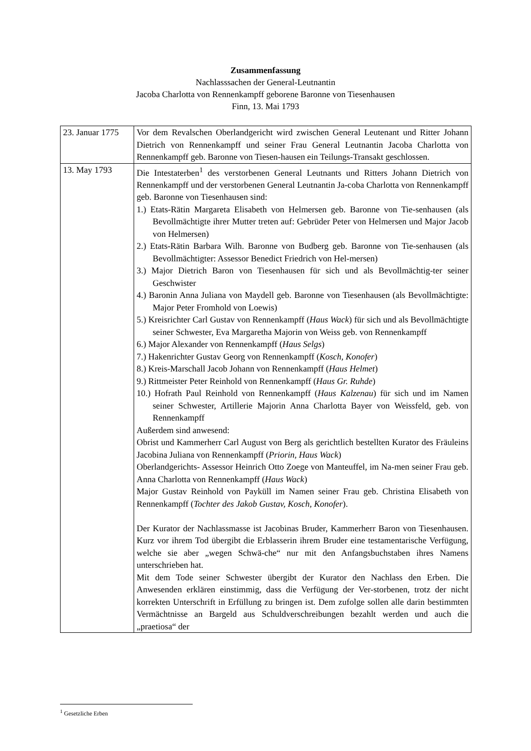Zusammenfassung
Nachlasssachen der General-Leutnantin
Jacoba Charlotta von Rennenkampff geborene Baronne von Tiesenhausen
Finn, 13. Mai 1793
| 23. Januar 1775 | Vor dem Revalschen Oberlandgericht wird zwischen General Leutenant und Ritter Johann Dietrich von Rennenkampff und seiner Frau General Leutnantin Jacoba Charlotta von Rennenkampff geb. Baronne von Tiesen-hausen ein Teilungs-Transakt geschlossen. |
| 13. May 1793 | Die Intestaterben<sup>1</sup> des verstorbenen General Leutnants und Ritters Johann Dietrich von Rennenkampff und der verstorbenen General Leutnantin Ja-coba Charlotta von Rennenkampff geb. Baronne von Tiesenhausen sind: 1.) Etats-Rätin Margareta Elisabeth von Helmersen geb. Baronne von Tie-senhausen (als Bevollmächtigte ihrer Mutter treten auf: Gebrüder Peter von Helmersen und Major Jacob von Helmersen) 2.) Etats-Rätin Barbara Wilh. Baronne von Budberg geb. Baronne von Tie-senhausen (als Bevollmächtigter: Assessor Benedict Friedrich von Hel-mersen) 3.) Major Dietrich Baron von Tiesenhausen für sich und als Bevollmächtig-ter seiner Geschwister 4.) Baronin Anna Juliana von Maydell geb. Baronne von Tiesenhausen (als Bevollmächtigte: Major Peter Fromhold von Loewis) 5.) Kreisrichter Carl Gustav von Rennenkampff ( Haus Wack ) für sich und als Bevollmächtigte seiner Schwester, Eva Margaretha Majorin von Weiss geb. von Rennenkampff 6.) Major Alexander von Rennenkampff ( Haus Selgs ) 7.) Hakenrichter Gustav Georg von Rennenkampff ( Kosch, Konofer ) 8.) Kreis-Marschall Jacob Johann von Rennenkampff ( Haus Helmet ) 9.) Rittmeister Peter Reinhold von Rennenkampff ( Haus Gr. Ruhde ) 10.) Hofrath Paul Reinhold von Rennenkampff ( Haus Kalzenau ) für sich und im Namen seiner Schwester, Artillerie Majorin Anna Charlotta Bayer von Weissfeld, geb. von Rennenkampff Außerdem sind anwesend: Obrist und Kammerherr Carl August von Berg als gerichtlich bestellten Kurator des Fräuleins Jacobina Juliana von Rennenkampff ( Priorin, Haus Wack ) Oberlandgerichts- Assessor Heinrich Otto Zoege von Manteuffel, im Na-men seiner Frau geb. Anna Charlotta von Rennenkampff ( Haus Wack ) Major Gustav Reinhold von Payküll im Namen seiner Frau geb. Christina Elisabeth von Rennenkampff ( Tochter des Jakob Gustav, Kosch, Konofer ). Der Kurator der Nachlassmasse ist Jacobinas Bruder, Kammerherr Baron von Tiesenhausen. Kurz vor ihrem Tod übergibt die Erblasserin ihrem Bruder eine testamentarische Verfügung, welche sie aber „wegen Schwä-che“ nur mit den Anfangsbuchstaben ihres Namens unterschrieben hat. Mit dem Tode seiner Schwester übergibt der Kurator den Nachlass den Erben. Die Anwesenden erklären einstimmig, dass die Verfügung der Ver-storbenen, trotz der nicht korrekten Unterschrift in Erfüllung zu bringen ist. Dem zufolge sollen alle darin bestimmten Vermächtnisse an Bargeld aus Schuldverschreibungen bezahlt werden und auch die „praetiosa“ der |
<sup>1</sup> Gesetzliche Erben